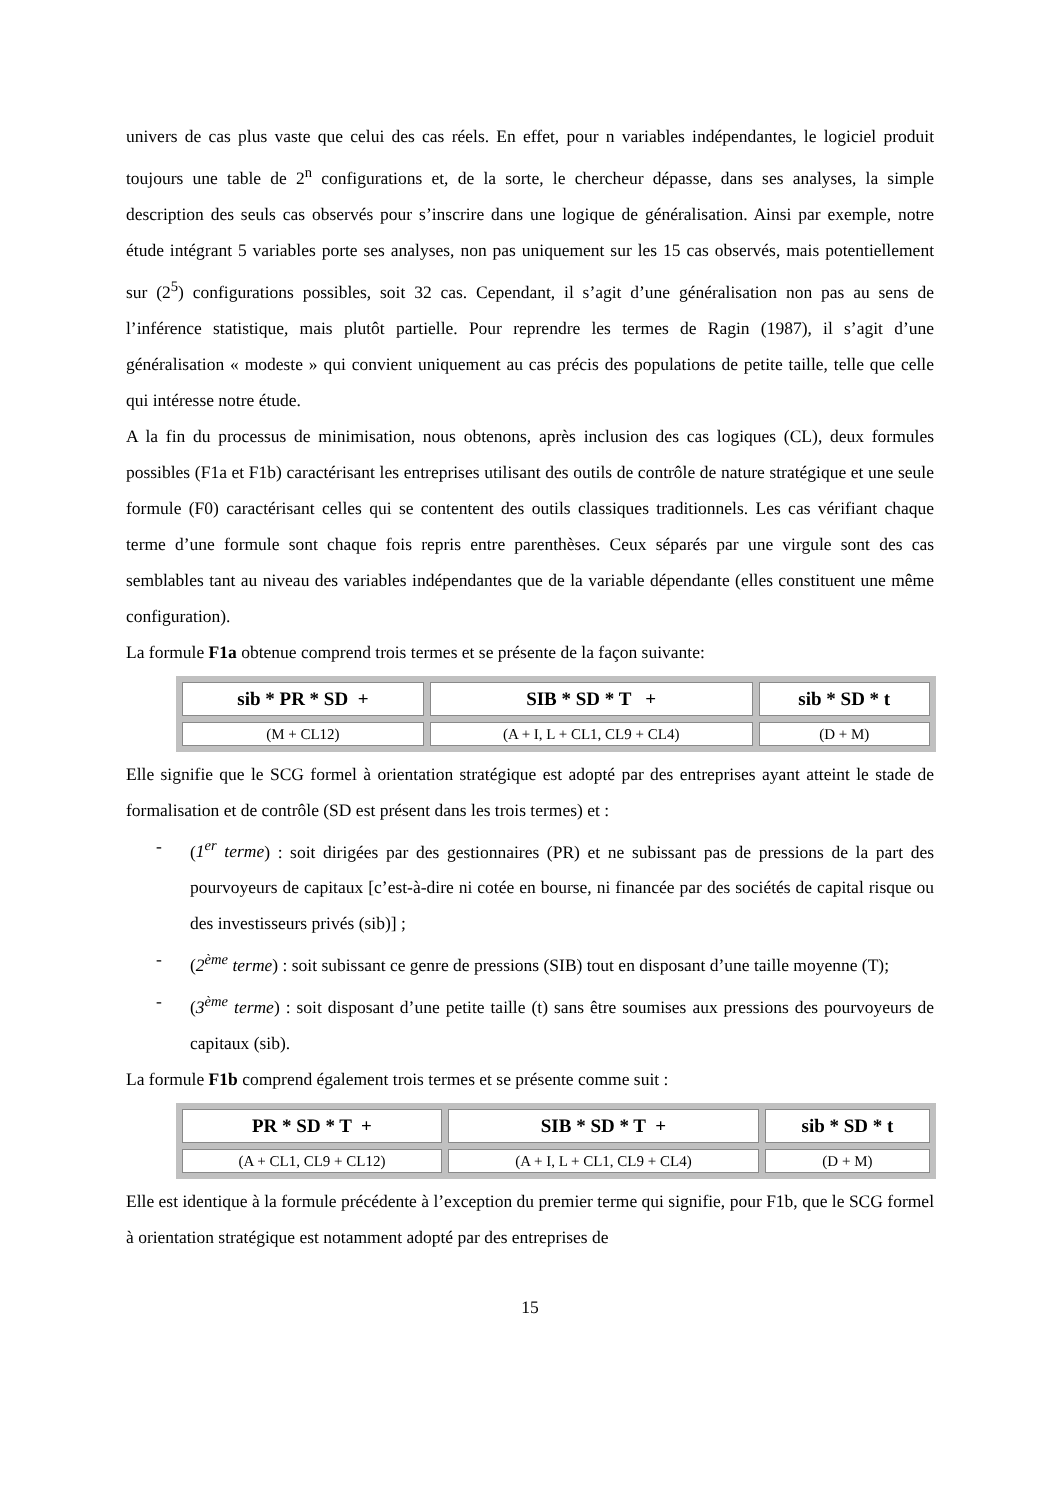univers de cas plus vaste que celui des cas réels. En effet, pour n variables indépendantes, le logiciel produit toujours une table de 2<sup>n</sup> configurations et, de la sorte, le chercheur dépasse, dans ses analyses, la simple description des seuls cas observés pour s’inscrire dans une logique de généralisation. Ainsi par exemple, notre étude intégrant 5 variables porte ses analyses, non pas uniquement sur les 15 cas observés, mais potentiellement sur (2<sup>5</sup>) configurations possibles, soit 32 cas. Cependant, il s’agit d’une généralisation non pas au sens de l’inférence statistique, mais plutôt partielle. Pour reprendre les termes de Ragin (1987), il s’agit d’une généralisation « modeste » qui convient uniquement au cas précis des populations de petite taille, telle que celle qui intéresse notre étude.
A la fin du processus de minimisation, nous obtenons, après inclusion des cas logiques (CL), deux formules possibles (F1a et F1b) caractérisant les entreprises utilisant des outils de contrôle de nature stratégique et une seule formule (F0) caractérisant celles qui se contentent des outils classiques traditionnels. Les cas vérifiant chaque terme d’une formule sont chaque fois repris entre parenthèses. Ceux séparés par une virgule sont des cas semblables tant au niveau des variables indépendantes que de la variable dépendante (elles constituent une même configuration).
La formule F1a obtenue comprend trois termes et se présente de la façon suivante:
| sib * PR * SD + | SIB * SD * T + | sib * SD * t |
| (M + CL12) | (A + I, L + CL1, CL9 + CL4) | (D + M) |
Elle signifie que le SCG formel à orientation stratégique est adopté par des entreprises ayant atteint le stade de formalisation et de contrôle (SD est présent dans les trois termes) et :
- (1<sup>er</sup> terme) : soit dirigées par des gestionnaires (PR) et ne subissant pas de pressions de la part des pourvoyeurs de capitaux [c’est-à-dire ni cotée en bourse, ni financée par des sociétés de capital risque ou des investisseurs privés (sib)] ;
- (2<sup>ème</sup> terme) : soit subissant ce genre de pressions (SIB) tout en disposant d’une taille moyenne (T);
- (3<sup>ème</sup> terme) : soit disposant d’une petite taille (t) sans être soumises aux pressions des pourvoyeurs de capitaux (sib).
La formule F1b comprend également trois termes et se présente comme suit :
| PR * SD * T + | SIB * SD * T + | sib * SD * t |
| (A + CL1, CL9 + CL12) | (A + I, L + CL1, CL9 + CL4) | (D + M) |
Elle est identique à la formule précédente à l’exception du premier terme qui signifie, pour F1b, que le SCG formel à orientation stratégique est notamment adopté par des entreprises de
15